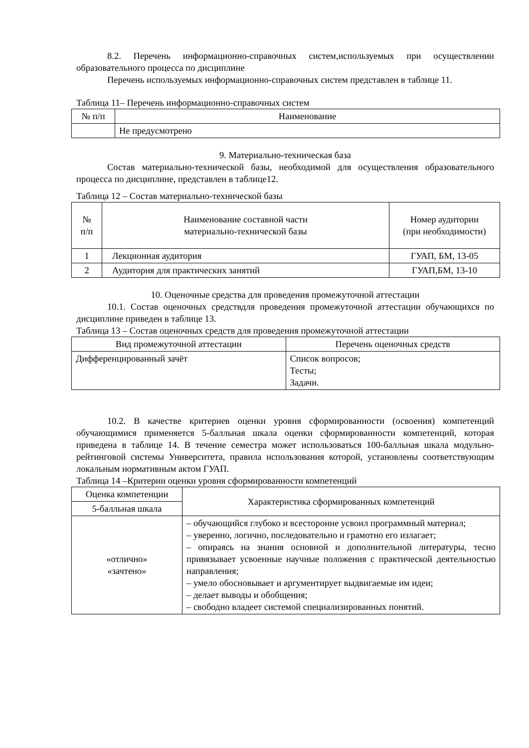8.2. Перечень информационно-справочных систем,используемых при осуществлении образовательного процесса по дисциплине
Перечень используемых информационно-справочных систем представлен в таблице 11.
Таблица 11– Перечень информационно-справочных систем
| № п/п | Наименование |
| --- | --- |
| | Не предусмотрено |
9. Материально-техническая база
Состав материально-технической базы, необходимой для осуществления образовательного процесса по дисциплине, представлен в таблице12.
Таблица 12 – Состав материально-технической базы
| № п/п | Наименование составной части материально-технической базы | Номер аудитории (при необходимости) |
| --- | --- | --- |
| 1 | Лекционная аудитория | ГУАП, БМ, 13-05 |
| 2 | Аудитория для практических занятий | ГУАП,БМ, 13-10 |
10. Оценочные средства для проведения промежуточной аттестации
10.1. Состав оценочных средствдля проведения промежуточной аттестации обучающихся по дисциплине приведен в таблице 13.
Таблица 13 – Состав оценочных средств для проведения промежуточной аттестации
| Вид промежуточной аттестации | Перечень оценочных средств |
| --- | --- |
| Дифференцированный зачёт | Список вопросов; Тесты; Задачи. |
10.2. В качестве критериев оценки уровня сформированности (освоения) компетенций обучающимися применяется 5-балльная шкала оценки сформированности компетенций, которая приведена в таблице 14. В течение семестра может использоваться 100-балльная шкала модульно-рейтинговой системы Университета, правила использования которой, установлены соответствующим локальным нормативным актом ГУАП.
Таблица 14 –Критерии оценки уровня сформированности компетенций
| Оценка компетенции | Характеристика сформированных компетенций |
| --- | --- |
| 5-балльная шкала | |
| «отлично» «зачтено» | – обучающийся глубоко и всесторонне усвоил программный материал; – уверенно, логично, последовательно и грамотно его излагает; – опираясь на знания основной и дополнительной литературы, тесно привязывает усвоенные научные положения с практической деятельностью направления; – умело обосновывает и аргументирует выдвигаемые им идеи; – делает выводы и обобщения; – свободно владеет системой специализированных понятий. |